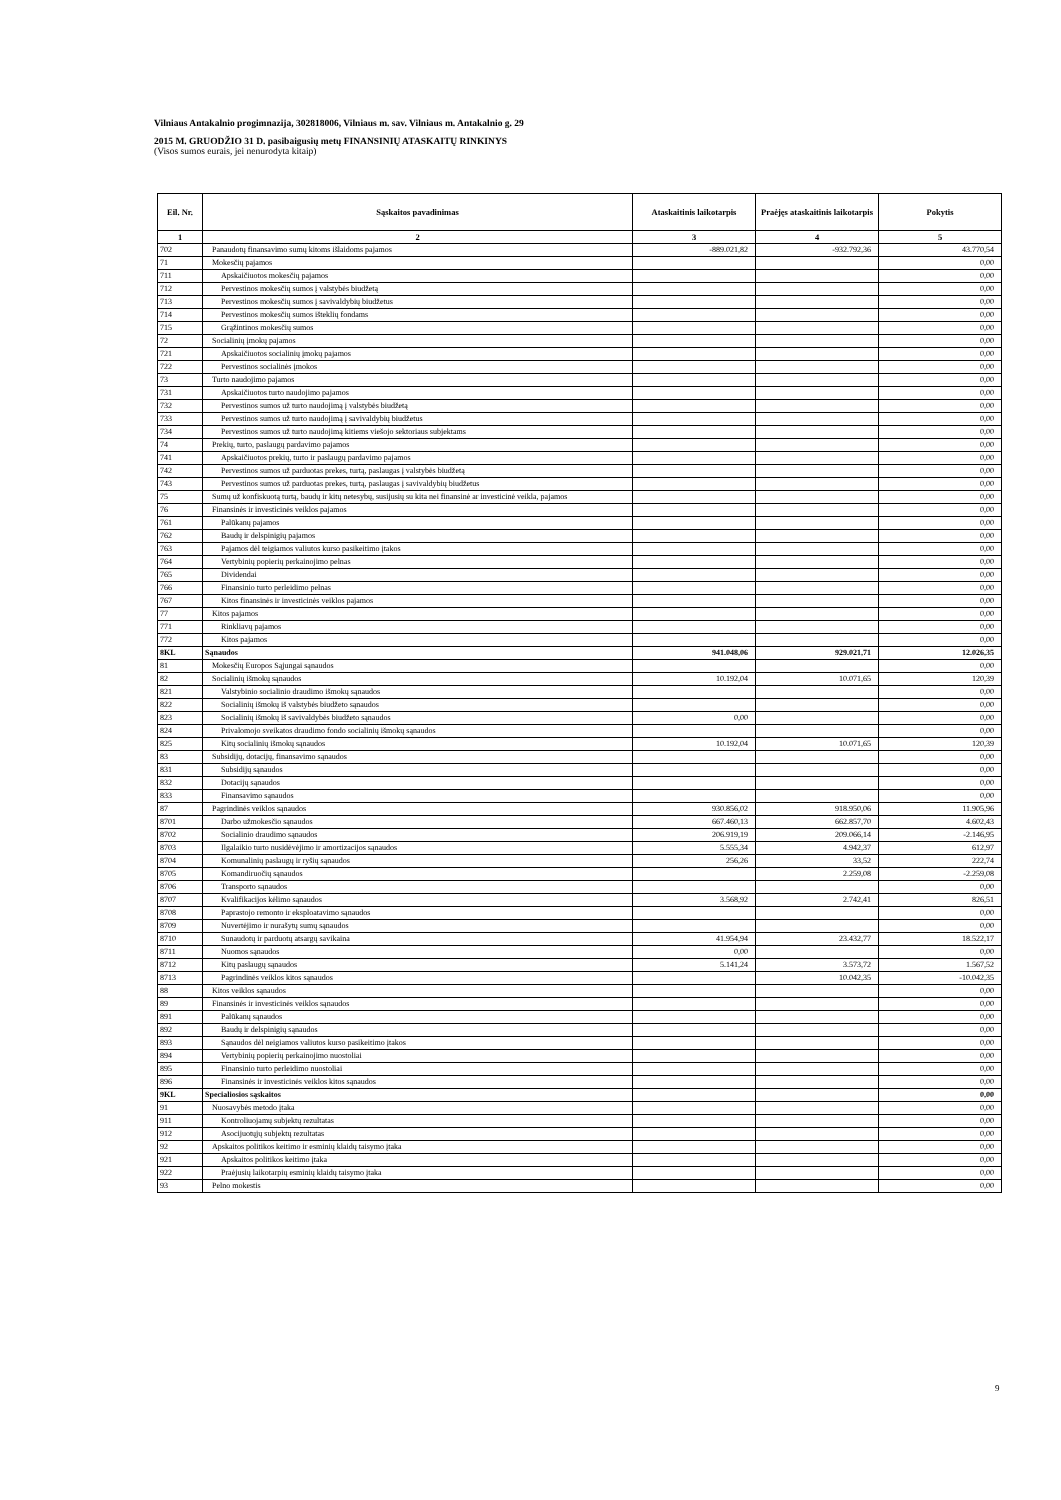Vilniaus Antakalnio progimnazija, 302818006, Vilniaus m. sav. Vilniaus m. Antakalnio g. 29
2015 M. GRUODŽIO 31 D. pasibaigusių metų FINANSINIŲ ATASKAITŲ RINKINYS
(Visos sumos eurais, jei nenurodyta kitaip)
| Eil. Nr. | Sąskaitos pavadinimas | Ataskaitinis laikotarpis | Praėjęs ataskaitinis laikotarpis | Pokytis |
| --- | --- | --- | --- | --- |
| 1 | 2 | 3 | 4 | 5 |
| 702 | Panaudotų finansavimo sumų kitoms išlaidoms pajamos | -889.021,82 | -932.792,36 | 43.770,54 |
| 71 | Mokesčių pajamos | | | 0,00 |
| 711 | Apskaičiuotos mokesčių pajamos | | | 0,00 |
| 712 | Pervestinos mokesčių sumos į valstybės biudžetą | | | 0,00 |
| 713 | Pervestinos mokesčių sumos į savivaldybių biudžetus | | | 0,00 |
| 714 | Pervestinos mokesčių sumos išteklių fondams | | | 0,00 |
| 715 | Grąžintinos mokesčių sumos | | | 0,00 |
| 72 | Socialinių įmokų pajamos | | | 0,00 |
| 721 | Apskaičiuotos socialinių įmokų pajamos | | | 0,00 |
| 722 | Pervestinos socialinės įmokos | | | 0,00 |
| 73 | Turto naudojimo pajamos | | | 0,00 |
| 731 | Apskaičiuotos turto naudojimo pajamos | | | 0,00 |
| 732 | Pervestinos sumos už turto naudojimą į valstybės biudžetą | | | 0,00 |
| 733 | Pervestinos sumos už turto naudojimą į savivaldybių biudžetus | | | 0,00 |
| 734 | Pervestinos sumos už turto naudojimą kitiems viešojo sektoriaus subjektams | | | 0,00 |
| 74 | Prekių, turto, paslaugų pardavimo pajamos | | | 0,00 |
| 741 | Apskaičiuotos prekių, turto ir paslaugų pardavimo pajamos | | | 0,00 |
| 742 | Pervestinos sumos už parduotas prekes, turtą, paslaugas į valstybės biudžetą | | | 0,00 |
| 743 | Pervestinos sumos už parduotas prekes, turtą, paslaugas į savivaldybių biudžetus | | | 0,00 |
| 75 | Sumų už konfiskuotą turtą, baudų ir kitų netesybų, susijusių su kita nei finansinė ar investicinė veikla, pajamos | | | 0,00 |
| 76 | Finansinės ir investicinės veiklos pajamos | | | 0,00 |
| 761 | Palūkanų pajamos | | | 0,00 |
| 762 | Baudų ir delspinigių pajamos | | | 0,00 |
| 763 | Pajamos dėl teigiamos valiutos kurso pasikeitimo įtakos | | | 0,00 |
| 764 | Vertybinių popierių perkainojimo pelnas | | | 0,00 |
| 765 | Dividendai | | | 0,00 |
| 766 | Finansinio turto perleidimo pelnas | | | 0,00 |
| 767 | Kitos finansinės ir investicinės veiklos pajamos | | | 0,00 |
| 77 | Kitos pajamos | | | 0,00 |
| 771 | Rinkliavų pajamos | | | 0,00 |
| 772 | Kitos pajamos | | | 0,00 |
| 8KL | Sąnaudos | 941.048,06 | 929.021,71 | 12.026,35 |
| 81 | Mokesčių Europos Sąjungai sąnaudos | | | 0,00 |
| 82 | Socialinių išmokų sąnaudos | 10.192,04 | 10.071,65 | 120,39 |
| 821 | Valstybinio socialinio draudimo išmokų sąnaudos | | | 0,00 |
| 822 | Socialinių išmokų iš valstybės biudžeto sąnaudos | | | 0,00 |
| 823 | Socialinių išmokų iš savivaldybės biudžeto sąnaudos | 0,00 | | 0,00 |
| 824 | Privalomojo sveikatos draudimo fondo socialinių išmokų sąnaudos | | | 0,00 |
| 825 | Kitų socialinių išmokų sąnaudos | 10.192,04 | 10.071,65 | 120,39 |
| 83 | Subsidijų, dotacijų, finansavimo sąnaudos | | | 0,00 |
| 831 | Subsidijų sąnaudos | | | 0,00 |
| 832 | Dotacijų sąnaudos | | | 0,00 |
| 833 | Finansavimo sąnaudos | | | 0,00 |
| 87 | Pagrindinės veiklos sąnaudos | 930.856,02 | 918.950,06 | 11.905,96 |
| 8701 | Darbo užmokesčio sąnaudos | 667.460,13 | 662.857,70 | 4.602,43 |
| 8702 | Socialinio draudimo sąnaudos | 206.919,19 | 209.066,14 | -2.146,95 |
| 8703 | Ilgalaikio turto nusidėvėjimo ir amortizacijos sąnaudos | 5.555,34 | 4.942,37 | 612,97 |
| 8704 | Komunalinių paslaugų ir ryšių sąnaudos | 256,26 | 33,52 | 222,74 |
| 8705 | Komandiruočių sąnaudos | | 2.259,08 | -2.259,08 |
| 8706 | Transporto sąnaudos | | | 0,00 |
| 8707 | Kvalifikacijos kėlimo sąnaudos | 3.568,92 | 2.742,41 | 826,51 |
| 8708 | Paprastojo remonto ir eksploatavimo sąnaudos | | | 0,00 |
| 8709 | Nuvertėjimo ir nurašytų sumų sąnaudos | | | 0,00 |
| 8710 | Sunaudotų ir parduotų atsargų savikaina | 41.954,94 | 23.432,77 | 18.522,17 |
| 8711 | Nuomos sąnaudos | 0,00 | | 0,00 |
| 8712 | Kitų paslaugų sąnaudos | 5.141,24 | 3.573,72 | 1.567,52 |
| 8713 | Pagrindinės veiklos kitos sąnaudos | | 10.042,35 | -10.042,35 |
| 88 | Kitos veiklos sąnaudos | | | 0,00 |
| 89 | Finansinės ir investicinės veiklos sąnaudos | | | 0,00 |
| 891 | Palūkanų sąnaudos | | | 0,00 |
| 892 | Baudų ir delspinigių sąnaudos | | | 0,00 |
| 893 | Sąnaudos dėl neigiamos valiutos kurso pasikeitimo įtakos | | | 0,00 |
| 894 | Vertybinių popierių perkainojimo nuostoliai | | | 0,00 |
| 895 | Finansinio turto perleidimo nuostoliai | | | 0,00 |
| 896 | Finansinės ir investicinės veiklos kitos sąnaudos | | | 0,00 |
| 9KL | Specialiosios sąskaitos | | | 0,00 |
| 91 | Nuosavybės metodo įtaka | | | 0,00 |
| 911 | Kontroliuojamų subjektų rezultatas | | | 0,00 |
| 912 | Asocijuotųjų subjektų rezultatas | | | 0,00 |
| 92 | Apskaitos politikos keitimo ir esminių klaidų taisymo įtaka | | | 0,00 |
| 921 | Apskaitos politikos keitimo įtaka | | | 0,00 |
| 922 | Praėjusių laikotarpių esminių klaidų taisymo įtaka | | | 0,00 |
| 93 | Pelno mokestis | | | 0,00 |
9